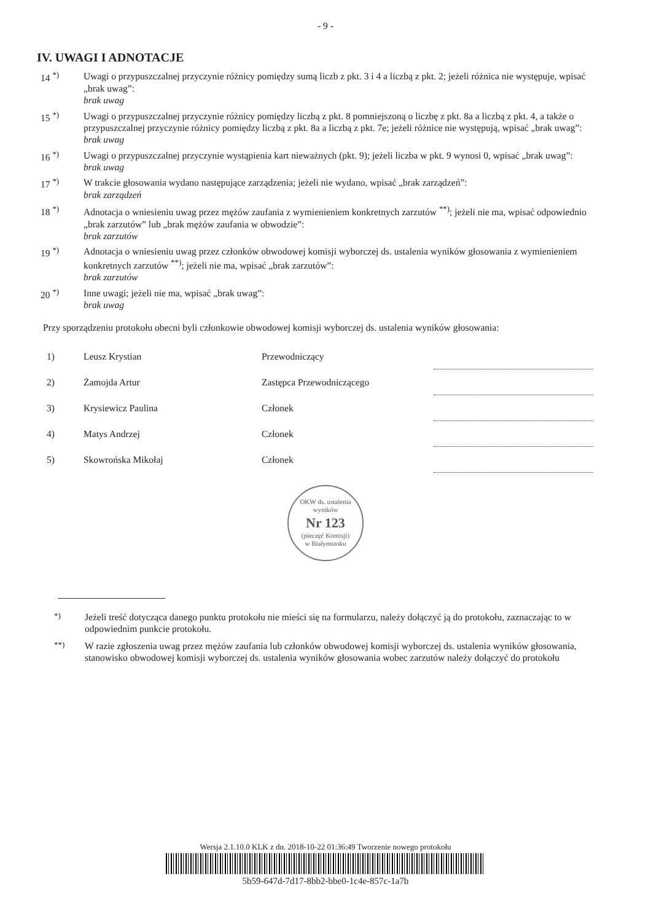- 9 -
IV. UWAGI I ADNOTACJE
14 <sup>*)</sup> Uwagi o przypuszczalnej przyczynie różnicy pomiędzy sumą liczb z pkt. 3 i 4 a liczbą z pkt. 2; jeżeli różnica nie występuje, wpisać „brak uwag”:
brak uwag
15 <sup>*)</sup> Uwagi o przypuszczalnej przyczynie różnicy pomiędzy liczbą z pkt. 8 pomniejszoną o liczbę z pkt. 8a a liczbą z pkt. 4, a także o przypuszczalnej przyczynie różnicy pomiędzy liczbą z pkt. 8a a liczbą z pkt. 7e; jeżeli różnice nie występują, wpisać „brak uwag”:
brak uwag
16 <sup>*)</sup> Uwagi o przypuszczalnej przyczynie wystąpienia kart nieważnych (pkt. 9); jeżeli liczba w pkt. 9 wynosi 0, wpisać „brak uwag”:
brak uwag
17 <sup>*)</sup> W trakcie głosowania wydano następujące zarządzenia; jeżeli nie wydano, wpisać „brak zarządzeń”:
brak zarządzeń
18 <sup>*)</sup> Adnotacja o wniesieniu uwag przez mężów zaufania z wymienieniem konkretnych zarzutów <sup>**)</sup>; jeżeli nie ma, wpisać odpowiednio „brak zarzutów” lub „brak mężów zaufania w obwodzie”:
brak zarzutów
19 <sup>*)</sup> Adnotacja o wniesieniu uwag przez członków obwodowej komisji wyborczej ds. ustalenia wyników głosowania z wymienieniem konkretnych zarzutów <sup>**)</sup>; jeżeli nie ma, wpisać „brak zarzutów”:
brak zarzutów
20 <sup>*)</sup> Inne uwagi; jeżeli nie ma, wpisać „brak uwag”:
brak uwag
Przy sporządzeniu protokołu obecni byli członkowie obwodowej komisji wyborczej ds. ustalenia wyników głosowania:
| 1) | Leusz Krystian | Przewodniczący | |
| 2) | Żamojda Artur | Zastępca Przewodniczącego | |
| 3) | Krysiewicz Paulina | Członek | |
| 4) | Matys Andrzej | Członek | |
| 5) | Skowrońska Mikołaj | Członek | |
OKW ds. ustalenia wyników
Nr 123
(pieczęć Komisji)
w Białymstoku
<sup>*)</sup> Jeżeli treść dotycząca danego punktu protokołu nie mieści się na formularzu, należy dołączyć ją do protokołu, zaznaczając to w odpowiednim punkcie protokołu.
<sup>**)</sup> W razie zgłoszenia uwag przez mężów zaufania lub członków obwodowej komisji wyborczej ds. ustalenia wyników głosowania, stanowisko obwodowej komisji wyborczej ds. ustalenia wyników głosowania wobec zarzutów należy dołączyć do protokołu
Wersja 2.1.10.0 KLK z dn. 2018-10-22 01:36:49 Tworzenie nowego protokołu
5b59-647d-7d17-8bb2-bbe0-1c4e-857c-1a7b